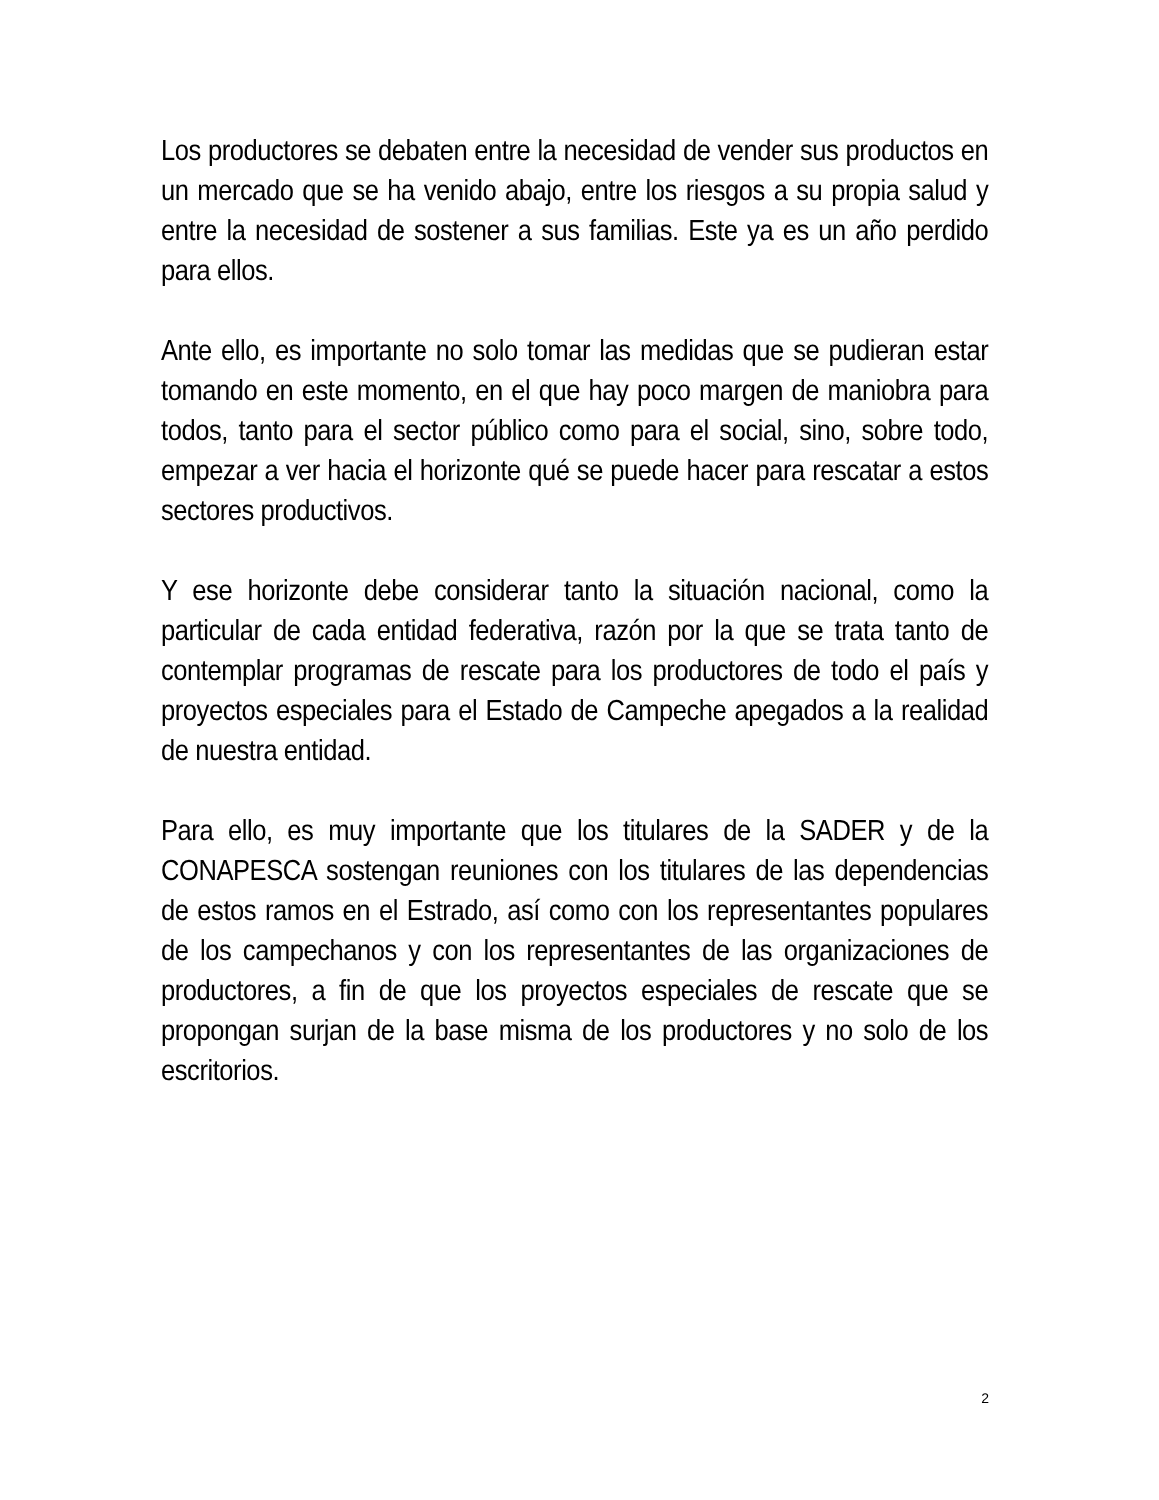Los productores se debaten entre la necesidad de vender sus productos en un mercado que se ha venido abajo, entre los riesgos a su propia salud y entre la necesidad de sostener a sus familias. Este ya es un año perdido para ellos.
Ante ello, es importante no solo tomar las medidas que se pudieran estar tomando en este momento, en el que hay poco margen de maniobra para todos, tanto para el sector público como para el social, sino, sobre todo, empezar a ver hacia el horizonte qué se puede hacer para rescatar a estos sectores productivos.
Y ese horizonte debe considerar tanto la situación nacional, como la particular de cada entidad federativa, razón por la que se trata tanto de contemplar programas de rescate para los productores de todo el país y proyectos especiales para el Estado de Campeche apegados a la realidad de nuestra entidad.
Para ello, es muy importante que los titulares de la SADER y de la CONAPESCA sostengan reuniones con los titulares de las dependencias de estos ramos en el Estrado, así como con los representantes populares de los campechanos y con los representantes de las organizaciones de productores, a fin de que los proyectos especiales de rescate que se propongan surjan de la base misma de los productores y no solo de los escritorios.
2